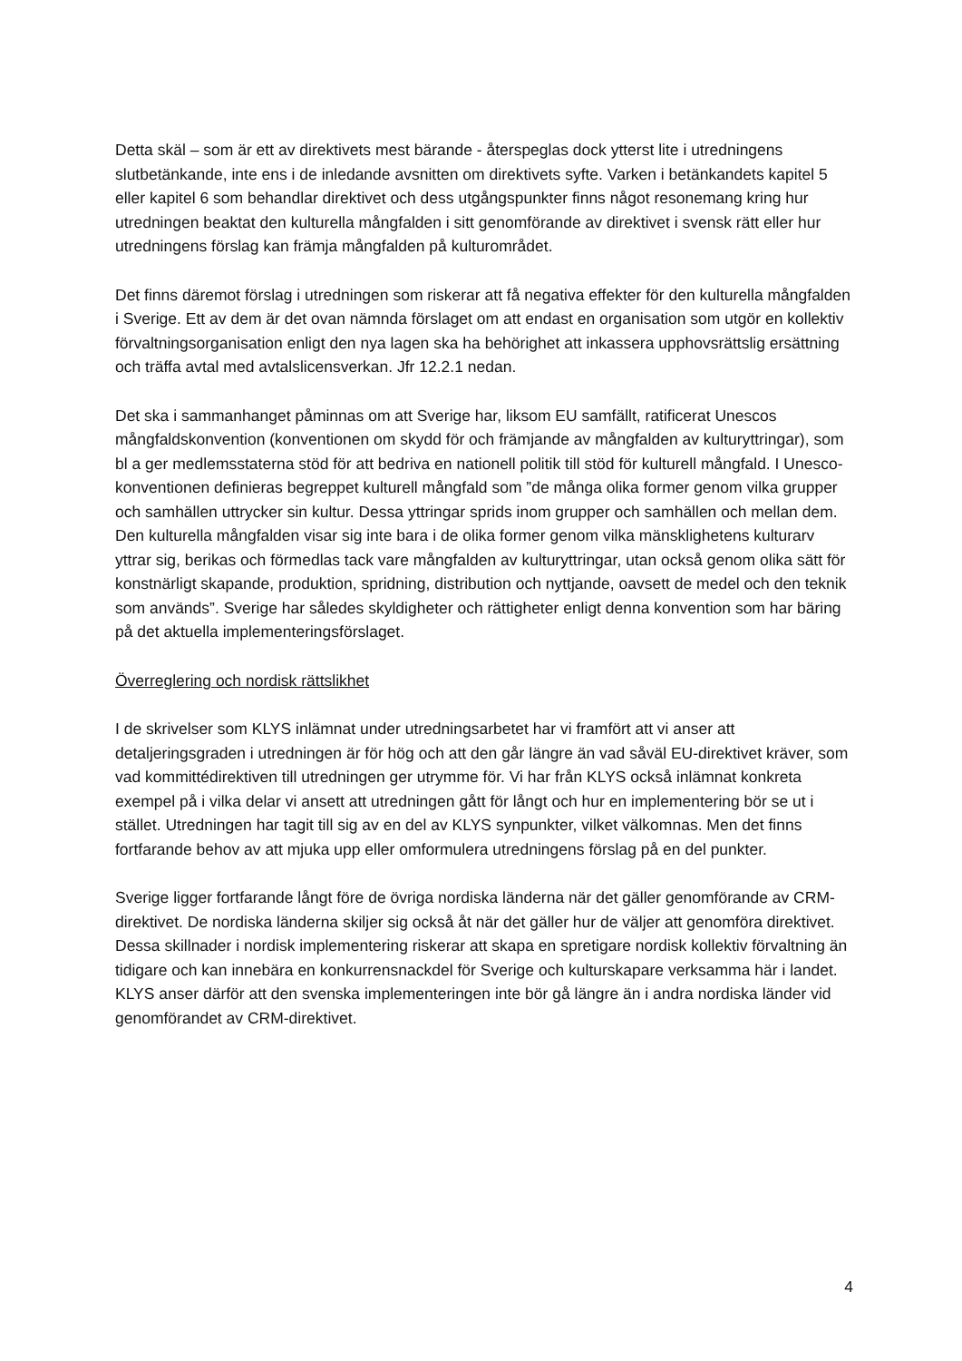Detta skäl – som är ett av direktivets mest bärande - återspeglas dock ytterst lite i utredningens slutbetänkande, inte ens i de inledande avsnitten om direktivets syfte. Varken i betänkandets kapitel 5 eller kapitel 6 som behandlar direktivet och dess utgångspunkter finns något resonemang kring hur utredningen beaktat den kulturella mångfalden i sitt genomförande av direktivet i svensk rätt eller hur utredningens förslag kan främja mångfalden på kulturområdet.
Det finns däremot förslag i utredningen som riskerar att få negativa effekter för den kulturella mångfalden i Sverige. Ett av dem är det ovan nämnda förslaget om att endast en organisation som utgör en kollektiv förvaltningsorganisation enligt den nya lagen ska ha behörighet att inkassera upphovsrättslig ersättning och träffa avtal med avtalslicensverkan. Jfr 12.2.1 nedan.
Det ska i sammanhanget påminnas om att Sverige har, liksom EU samfällt, ratificerat Unescos mångfaldskonvention (konventionen om skydd för och främjande av mångfalden av kulturyttringar), som bl a ger medlemsstaterna stöd för att bedriva en nationell politik till stöd för kulturell mångfald. I Unesco-konventionen definieras begreppet kulturell mångfald som ”de många olika former genom vilka grupper och samhällen uttrycker sin kultur. Dessa yttringar sprids inom grupper och samhällen och mellan dem. Den kulturella mångfalden visar sig inte bara i de olika former genom vilka mänsklighetens kulturarv yttrar sig, berikas och förmedlas tack vare mångfalden av kulturyttringar, utan också genom olika sätt för konstnärligt skapande, produktion, spridning, distribution och nyttjande, oavsett de medel och den teknik som används”. Sverige har således skyldigheter och rättigheter enligt denna konvention som har bäring på det aktuella implementeringsförslaget.
Överreglering och nordisk rättslikhet
I de skrivelser som KLYS inlämnat under utredningsarbetet har vi framfört att vi anser att detaljeringsgraden i utredningen är för hög och att den går längre än vad såväl EU-direktivet kräver, som vad kommittédirektiven till utredningen ger utrymme för. Vi har från KLYS också inlämnat konkreta exempel på i vilka delar vi ansett att utredningen gått för långt och hur en implementering bör se ut i stället. Utredningen har tagit till sig av en del av KLYS synpunkter, vilket välkomnas. Men det finns fortfarande behov av att mjuka upp eller omformulera utredningens förslag på en del punkter.
Sverige ligger fortfarande långt före de övriga nordiska länderna när det gäller genomförande av CRM-direktivet. De nordiska länderna skiljer sig också åt när det gäller hur de väljer att genomföra direktivet. Dessa skillnader i nordisk implementering riskerar att skapa en spretigare nordisk kollektiv förvaltning än tidigare och kan innebära en konkurrensnackdel för Sverige och kulturskapare verksamma här i landet. KLYS anser därför att den svenska implementeringen inte bör gå längre än i andra nordiska länder vid genomförandet av CRM-direktivet.
4